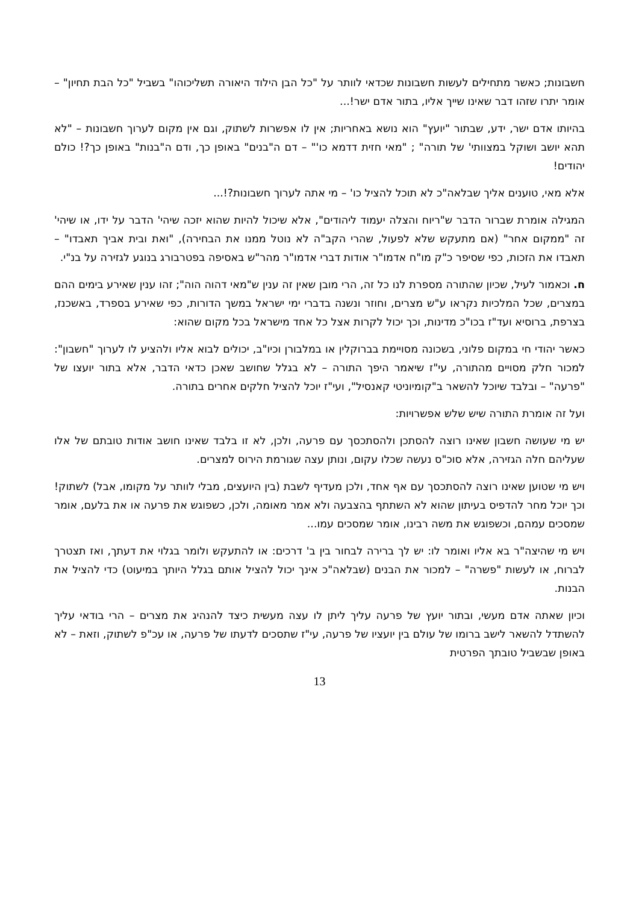חשבונות; כאשר מתחילים לעשות חשבונות שכדאי לוותר על "כל הבן הילוד היאורה תשליכוהו" בשביל "כל הבת תחיון" – אומר יתרו שזהו דבר שאינו שייך אליו, בתור אדם ישר!...
בהיותו אדם ישר, ידע, שבתור "יועץ" הוא נושא באחריות; אין לו אפשרות לשתוק, וגם אין מקום לערוך חשבונות – "לא תהא יושב ושוקל במצוותי' של תורה" ; "מאי חזית דדמא כו'" – דם ה"בנים" באופן כך, ודם ה"בנות" באופן כך?! כולם יהודים!
אלא מאי, טוענים אליך שבלאה"כ לא תוכל להציל כו' – מי אתה לערוך חשבונות?!...
המגילה אומרת שברור הדבר ש"ריוח והצלה יעמוד ליהודים", אלא שיכול להיות שהוא יזכה שיהי' הדבר על ידו, או שיהי' זה "ממקום אחר" (אם מתעקש שלא לפעול, שהרי הקב"ה לא נוטל ממנו את הבחירה), "ואת ובית אביך תאבדו" – תאבדו את הזכות, כפי שסיפר כ"ק מו"ח אדמו"ר אודות דברי אדמו"ר מהר"ש באסיפה בפטרבורג בנוגע לגזירה על בנ"י.
ח. וכאמור לעיל, שכיון שהתורה מספרת לנו כל זה, הרי מובן שאין זה ענין ש"מאי דהוה הוה"; זהו ענין שאירע בימים ההם במצרים, שכל המלכיות נקראו ע"ש מצרים, וחוזר ונשנה בדברי ימי ישראל במשך הדורות, כפי שאירע בספרד, באשכנז, בצרפת, ברוסיא ועד"ז בכו"כ מדינות, וכך יכול לקרות אצל כל אחד מישראל בכל מקום שהוא:
כאשר יהודי חי במקום פלוני, בשכונה מסויימת בברוקלין או במלבורן וכיו"ב, יכולים לבוא אליו ולהציע לו לערוך "חשבון": למכור חלק מסויים מהתורה, עי"ז שיאמר היפך התורה – לא בגלל שחושב שאכן כדאי הדבר, אלא בתור יועצו של "פרעה" – ובלבד שיוכל להשאר ב"קומיוניטי קאנסיל", ועי"ז יוכל להציל חלקים אחרים בתורה.
ועל זה אומרת התורה שיש שלש אפשרויות:
יש מי שעושה חשבון שאינו רוצה להסתכן ולהסתכסך עם פרעה, ולכן, לא זו בלבד שאינו חושב אודות טובתם של אלו שעליהם חלה הגזירה, אלא סוכ"ס נעשה שכלו עקום, ונותן עצה שגורמת הירוס למצרים.
ויש מי שטוען שאינו רוצה להסתכסך עם אף אחד, ולכן מעדיף לשבת (בין היועצים, מבלי לוותר על מקומו, אבל) לשתוק! וכך יוכל מחר להדפיס בעיתון שהוא לא השתתף בהצבעה ולא אמר מאומה, ולכן, כשפוגש את פרעה או את בלעם, אומר שמסכים עמהם, וכשפוגש את משה רבינו, אומר שמסכים עמו...
ויש מי שהיצה"ר בא אליו ואומר לו: יש לך ברירה לבחור בין ב' דרכים: או להתעקש ולומר בגלוי את דעתך, ואז תצטרך לברוח, או לעשות "פשרה" – למכור את הבנים (שבלאה"כ אינך יכול להציל אותם בגלל היותך במיעוט) כדי להציל את הבנות.
וכיון שאתה אדם מעשי, ובתור יועץ של פרעה עליך ליתן לו עצה מעשית כיצד להנהיג את מצרים – הרי בודאי עליך להשתדל להשאר לישב ברומו של עולם בין יועציו של פרעה, עי"ז שתסכים לדעתו של פרעה, או עכ"פ לשתוק, וזאת – לא באופן שבשביל טובתך הפרטית
13